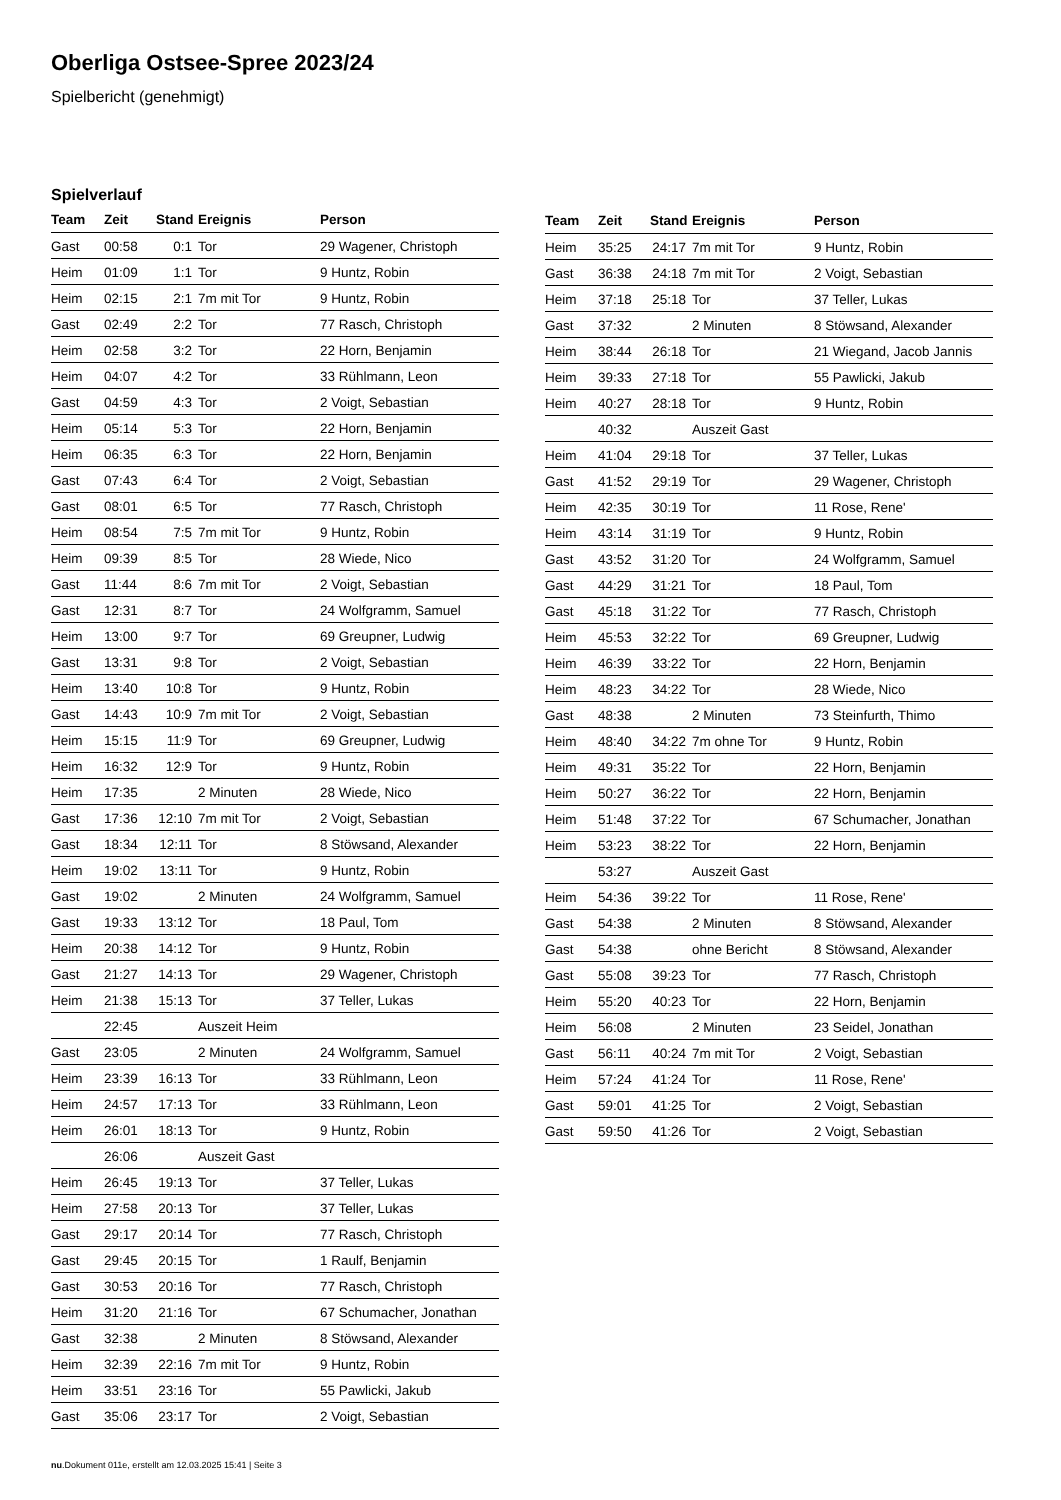Oberliga Ostsee-Spree 2023/24
Spielbericht (genehmigt)
Spielverlauf
| Team | Zeit | Stand | Ereignis | Person |
| --- | --- | --- | --- | --- |
| Gast | 00:58 | 0:1 | Tor | 29 Wagener, Christoph |
| Heim | 01:09 | 1:1 | Tor | 9 Huntz, Robin |
| Heim | 02:15 | 2:1 | 7m mit Tor | 9 Huntz, Robin |
| Gast | 02:49 | 2:2 | Tor | 77 Rasch, Christoph |
| Heim | 02:58 | 3:2 | Tor | 22 Horn, Benjamin |
| Heim | 04:07 | 4:2 | Tor | 33 Rühlmann, Leon |
| Gast | 04:59 | 4:3 | Tor | 2 Voigt, Sebastian |
| Heim | 05:14 | 5:3 | Tor | 22 Horn, Benjamin |
| Heim | 06:35 | 6:3 | Tor | 22 Horn, Benjamin |
| Gast | 07:43 | 6:4 | Tor | 2 Voigt, Sebastian |
| Gast | 08:01 | 6:5 | Tor | 77 Rasch, Christoph |
| Heim | 08:54 | 7:5 | 7m mit Tor | 9 Huntz, Robin |
| Heim | 09:39 | 8:5 | Tor | 28 Wiede, Nico |
| Gast | 11:44 | 8:6 | 7m mit Tor | 2 Voigt, Sebastian |
| Gast | 12:31 | 8:7 | Tor | 24 Wolfgramm, Samuel |
| Heim | 13:00 | 9:7 | Tor | 69 Greupner, Ludwig |
| Gast | 13:31 | 9:8 | Tor | 2 Voigt, Sebastian |
| Heim | 13:40 | 10:8 | Tor | 9 Huntz, Robin |
| Gast | 14:43 | 10:9 | 7m mit Tor | 2 Voigt, Sebastian |
| Heim | 15:15 | 11:9 | Tor | 69 Greupner, Ludwig |
| Heim | 16:32 | 12:9 | Tor | 9 Huntz, Robin |
| Heim | 17:35 | | 2 Minuten | 28 Wiede, Nico |
| Gast | 17:36 | 12:10 | 7m mit Tor | 2 Voigt, Sebastian |
| Gast | 18:34 | 12:11 | Tor | 8 Stöwsand, Alexander |
| Heim | 19:02 | 13:11 | Tor | 9 Huntz, Robin |
| Gast | 19:02 | | 2 Minuten | 24 Wolfgramm, Samuel |
| Gast | 19:33 | 13:12 | Tor | 18 Paul, Tom |
| Heim | 20:38 | 14:12 | Tor | 9 Huntz, Robin |
| Gast | 21:27 | 14:13 | Tor | 29 Wagener, Christoph |
| Heim | 21:38 | 15:13 | Tor | 37 Teller, Lukas |
| | 22:45 | | Auszeit Heim | |
| Gast | 23:05 | | 2 Minuten | 24 Wolfgramm, Samuel |
| Heim | 23:39 | 16:13 | Tor | 33 Rühlmann, Leon |
| Heim | 24:57 | 17:13 | Tor | 33 Rühlmann, Leon |
| Heim | 26:01 | 18:13 | Tor | 9 Huntz, Robin |
| | 26:06 | | Auszeit Gast | |
| Heim | 26:45 | 19:13 | Tor | 37 Teller, Lukas |
| Heim | 27:58 | 20:13 | Tor | 37 Teller, Lukas |
| Gast | 29:17 | 20:14 | Tor | 77 Rasch, Christoph |
| Gast | 29:45 | 20:15 | Tor | 1 Raulf, Benjamin |
| Gast | 30:53 | 20:16 | Tor | 77 Rasch, Christoph |
| Heim | 31:20 | 21:16 | Tor | 67 Schumacher, Jonathan |
| Gast | 32:38 | | 2 Minuten | 8 Stöwsand, Alexander |
| Heim | 32:39 | 22:16 | 7m mit Tor | 9 Huntz, Robin |
| Heim | 33:51 | 23:16 | Tor | 55 Pawlicki, Jakub |
| Gast | 35:06 | 23:17 | Tor | 2 Voigt, Sebastian |
| Team | Zeit | Stand | Ereignis | Person |
| --- | --- | --- | --- | --- |
| Heim | 35:25 | 24:17 | 7m mit Tor | 9 Huntz, Robin |
| Gast | 36:38 | 24:18 | 7m mit Tor | 2 Voigt, Sebastian |
| Heim | 37:18 | 25:18 | Tor | 37 Teller, Lukas |
| Gast | 37:32 | | 2 Minuten | 8 Stöwsand, Alexander |
| Heim | 38:44 | 26:18 | Tor | 21 Wiegand, Jacob Jannis |
| Heim | 39:33 | 27:18 | Tor | 55 Pawlicki, Jakub |
| Heim | 40:27 | 28:18 | Tor | 9 Huntz, Robin |
| | 40:32 | | Auszeit Gast | |
| Heim | 41:04 | 29:18 | Tor | 37 Teller, Lukas |
| Gast | 41:52 | 29:19 | Tor | 29 Wagener, Christoph |
| Heim | 42:35 | 30:19 | Tor | 11 Rose, Rene' |
| Heim | 43:14 | 31:19 | Tor | 9 Huntz, Robin |
| Gast | 43:52 | 31:20 | Tor | 24 Wolfgramm, Samuel |
| Gast | 44:29 | 31:21 | Tor | 18 Paul, Tom |
| Gast | 45:18 | 31:22 | Tor | 77 Rasch, Christoph |
| Heim | 45:53 | 32:22 | Tor | 69 Greupner, Ludwig |
| Heim | 46:39 | 33:22 | Tor | 22 Horn, Benjamin |
| Heim | 48:23 | 34:22 | Tor | 28 Wiede, Nico |
| Gast | 48:38 | | 2 Minuten | 73 Steinfurth, Thimo |
| Heim | 48:40 | 34:22 | 7m ohne Tor | 9 Huntz, Robin |
| Heim | 49:31 | 35:22 | Tor | 22 Horn, Benjamin |
| Heim | 50:27 | 36:22 | Tor | 22 Horn, Benjamin |
| Heim | 51:48 | 37:22 | Tor | 67 Schumacher, Jonathan |
| Heim | 53:23 | 38:22 | Tor | 22 Horn, Benjamin |
| | 53:27 | | Auszeit Gast | |
| Heim | 54:36 | 39:22 | Tor | 11 Rose, Rene' |
| Gast | 54:38 | | 2 Minuten | 8 Stöwsand, Alexander |
| Gast | 54:38 | | ohne Bericht | 8 Stöwsand, Alexander |
| Gast | 55:08 | 39:23 | Tor | 77 Rasch, Christoph |
| Heim | 55:20 | 40:23 | Tor | 22 Horn, Benjamin |
| Heim | 56:08 | | 2 Minuten | 23 Seidel, Jonathan |
| Gast | 56:11 | 40:24 | 7m mit Tor | 2 Voigt, Sebastian |
| Heim | 57:24 | 41:24 | Tor | 11 Rose, Rene' |
| Gast | 59:01 | 41:25 | Tor | 2 Voigt, Sebastian |
| Gast | 59:50 | 41:26 | Tor | 2 Voigt, Sebastian |
nu.Dokument 011e, erstellt am 12.03.2025 15:41 | Seite 3